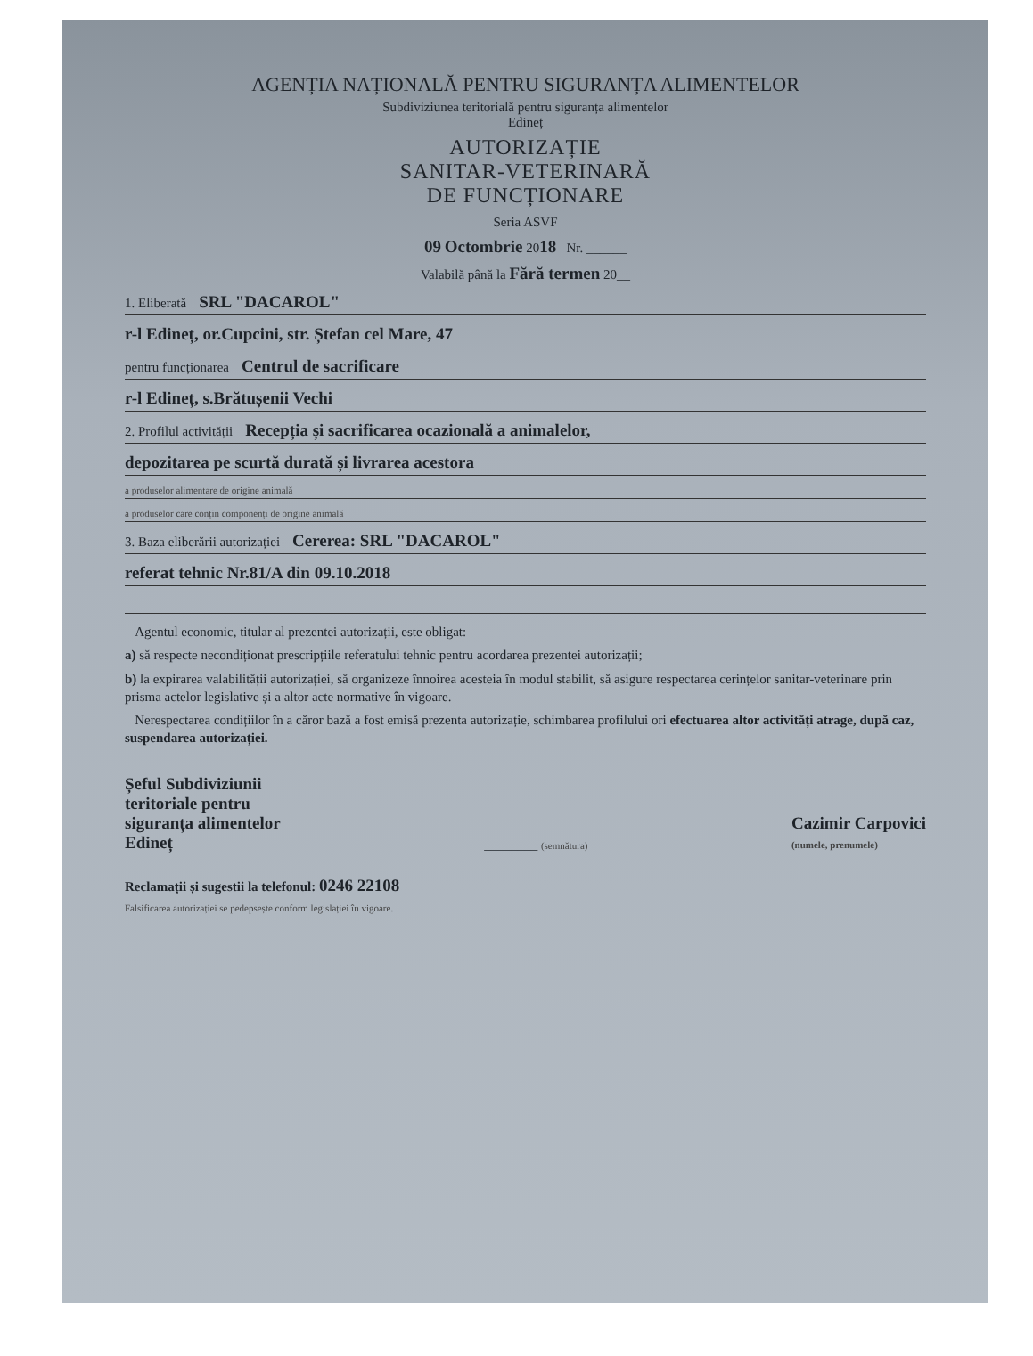AGENȚIA NAȚIONALĂ PENTRU SIGURANȚA ALIMENTELOR
Subdiviziunea teritorială pentru siguranța alimentelor
Edineț
AUTORIZAȚIE
SANITAR-VETERINARĂ
DE FUNCȚIONARE
Seria ASVF
09 Octombrie 2018 Nr. ______
Valabilă până la Fără termen 20__
1. Eliberată SRL "DACAROL"
r-l Edineț, or.Cupcini, str. Ștefan cel Mare, 47
pentru funcționarea Centrul de sacrificare
r-l Edineț, s.Brătușenii Vechi
2. Profilul activității Recepția și sacrificarea ocazională a animalelor,
depozitarea pe scurtă durată și livrarea acestora
a produselor alimentare de origine animală
a produselor care conțin componenți de origine animală
3. Baza eliberării autorizației Cererea: SRL "DACAROL"
referat tehnic Nr.81/A din 09.10.2018
Agentul economic, titular al prezentei autorizații, este obligat:
a) să respecte necondiționat prescripțiile referatului tehnic pentru acordarea prezentei autorizații;
b) la expirarea valabilității autorizației, să organizeze înnoirea acesteia în modul stabilit, să asigure respectarea cerințelor sanitar-veterinare prin prisma actelor legislative și a altor acte normative în vigoare.
Nerespectarea condițiilor în a căror bază a fost emisă prezenta autorizație, schimbarea profilului ori efectuarea altor activități atrage, după caz, suspendarea autorizației.
Șeful Subdiviziunii
teritoriale pentru
siguranța alimentelor
Edineț
________ (semnătura)
Cazimir Carpovici
(numele, prenumele)
Reclamații și sugestii la telefonul: 0246 22108
Falsificarea autorizației se pedepsește conform legislației în vigoare.